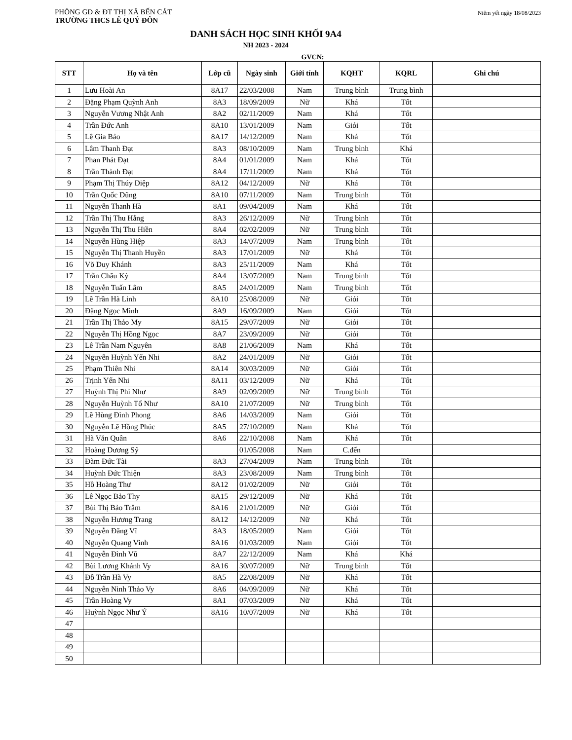PHÒNG GD & ĐT THỊ XÃ BẾN CÁT
TRƯỜNG THCS LÊ QUÝ ĐÔN
Niêm yết ngày 18/08/2023
DANH SÁCH HỌC SINH KHỐI 9A4
NH 2023 - 2024
GVCN:
| STT | Họ và tên | Lớp cũ | Ngày sinh | Giới tính | KQHT | KQRL | Ghi chú |
| --- | --- | --- | --- | --- | --- | --- | --- |
| 1 | Lưu Hoài An | 8A17 | 22/03/2008 | Nam | Trung bình | Trung bình | |
| 2 | Đặng Phạm Quỳnh Anh | 8A3 | 18/09/2009 | Nữ | Khá | Tốt | |
| 3 | Nguyễn Vương Nhật Anh | 8A2 | 02/11/2009 | Nam | Khá | Tốt | |
| 4 | Trần Đức Anh | 8A10 | 13/01/2009 | Nam | Giỏi | Tốt | |
| 5 | Lê Gia Bảo | 8A17 | 14/12/2009 | Nam | Khá | Tốt | |
| 6 | Lâm Thanh Đạt | 8A3 | 08/10/2009 | Nam | Trung bình | Khá | |
| 7 | Phan Phát Đạt | 8A4 | 01/01/2009 | Nam | Khá | Tốt | |
| 8 | Trần Thành Đạt | 8A4 | 17/11/2009 | Nam | Khá | Tốt | |
| 9 | Phạm Thị Thúy Diệp | 8A12 | 04/12/2009 | Nữ | Khá | Tốt | |
| 10 | Trần Quốc Dũng | 8A10 | 07/11/2009 | Nam | Trung bình | Tốt | |
| 11 | Nguyễn Thanh Hà | 8A1 | 09/04/2009 | Nam | Khá | Tốt | |
| 12 | Trần Thị Thu Hằng | 8A3 | 26/12/2009 | Nữ | Trung bình | Tốt | |
| 13 | Nguyễn Thị Thu Hiền | 8A4 | 02/02/2009 | Nữ | Trung bình | Tốt | |
| 14 | Nguyễn Hùng Hiệp | 8A3 | 14/07/2009 | Nam | Trung bình | Tốt | |
| 15 | Nguyễn Thị Thanh Huyền | 8A3 | 17/01/2009 | Nữ | Khá | Tốt | |
| 16 | Võ Duy Khánh | 8A3 | 25/11/2009 | Nam | Khá | Tốt | |
| 17 | Trần Châu Kỳ | 8A4 | 13/07/2009 | Nam | Trung bình | Tốt | |
| 18 | Nguyễn Tuấn Lâm | 8A5 | 24/01/2009 | Nam | Trung bình | Tốt | |
| 19 | Lê Trần Hà Linh | 8A10 | 25/08/2009 | Nữ | Giỏi | Tốt | |
| 20 | Đặng Ngọc Minh | 8A9 | 16/09/2009 | Nam | Giỏi | Tốt | |
| 21 | Trần Thị Thảo My | 8A15 | 29/07/2009 | Nữ | Giỏi | Tốt | |
| 22 | Nguyễn Thị Hồng Ngọc | 8A7 | 23/09/2009 | Nữ | Giỏi | Tốt | |
| 23 | Lê Trần Nam Nguyên | 8A8 | 21/06/2009 | Nam | Khá | Tốt | |
| 24 | Nguyễn Huỳnh Yến Nhi | 8A2 | 24/01/2009 | Nữ | Giỏi | Tốt | |
| 25 | Phạm Thiên Nhi | 8A14 | 30/03/2009 | Nữ | Giỏi | Tốt | |
| 26 | Trịnh Yến Nhi | 8A11 | 03/12/2009 | Nữ | Khá | Tốt | |
| 27 | Huỳnh Thị Phi Như | 8A9 | 02/09/2009 | Nữ | Trung bình | Tốt | |
| 28 | Nguyễn Huỳnh Tố Như | 8A10 | 21/07/2009 | Nữ | Trung bình | Tốt | |
| 29 | Lê Hùng Đình Phong | 8A6 | 14/03/2009 | Nam | Giỏi | Tốt | |
| 30 | Nguyễn Lê Hồng Phúc | 8A5 | 27/10/2009 | Nam | Khá | Tốt | |
| 31 | Hà Văn Quân | 8A6 | 22/10/2008 | Nam | Khá | Tốt | |
| 32 | Hoàng Dương Sỹ | | 01/05/2008 | Nam | C.đến | | |
| 33 | Đàm Đức Tài | 8A3 | 27/04/2009 | Nam | Trung bình | Tốt | |
| 34 | Huỳnh Đức Thiện | 8A3 | 23/08/2009 | Nam | Trung bình | Tốt | |
| 35 | Hồ Hoàng Thư | 8A12 | 01/02/2009 | Nữ | Giỏi | Tốt | |
| 36 | Lê Ngọc Bảo Thy | 8A15 | 29/12/2009 | Nữ | Khá | Tốt | |
| 37 | Bùi Thị Bảo Trâm | 8A16 | 21/01/2009 | Nữ | Giỏi | Tốt | |
| 38 | Nguyễn Hương Trang | 8A12 | 14/12/2009 | Nữ | Khá | Tốt | |
| 39 | Nguyễn Đăng Vĩ | 8A3 | 18/05/2009 | Nam | Giỏi | Tốt | |
| 40 | Nguyễn Quang Vinh | 8A16 | 01/03/2009 | Nam | Giỏi | Tốt | |
| 41 | Nguyễn Đình Vũ | 8A7 | 22/12/2009 | Nam | Khá | Khá | |
| 42 | Bùi Lương Khánh Vy | 8A16 | 30/07/2009 | Nữ | Trung bình | Tốt | |
| 43 | Đỗ Trần Hà Vy | 8A5 | 22/08/2009 | Nữ | Khá | Tốt | |
| 44 | Nguyễn Ninh Thảo Vy | 8A6 | 04/09/2009 | Nữ | Khá | Tốt | |
| 45 | Trần Hoàng Vy | 8A1 | 07/03/2009 | Nữ | Khá | Tốt | |
| 46 | Huỳnh Ngọc Như Ý | 8A16 | 10/07/2009 | Nữ | Khá | Tốt | |
| 47 | | | | | | | |
| 48 | | | | | | | |
| 49 | | | | | | | |
| 50 | | | | | | | |